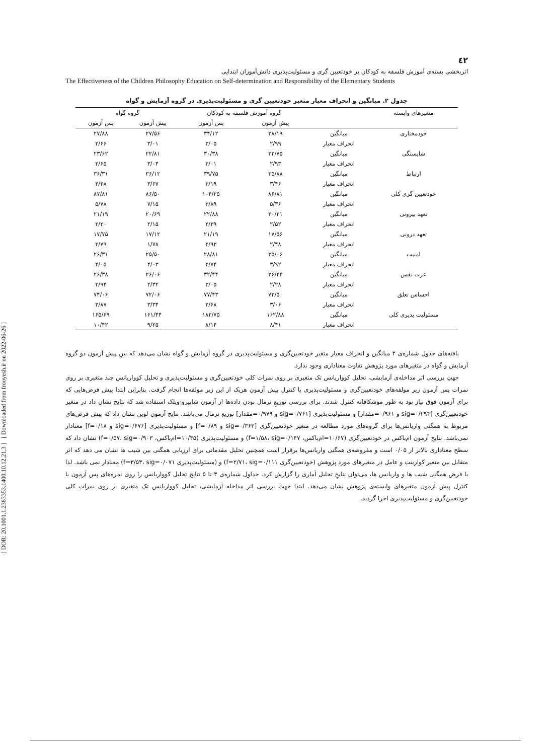[ DOR: 20.1001.1.2383353.1400.10.12.21.3 ] [ Downloaded from frooyesh.ir on 2022-06-26 ]
٤٢
اثربخشی بسته‌ی آموزش فلسفه به کودکان بر خودتعیین گری و مسئولیت‌پذیری دانش‌آموزان ابتدایی
The Effectiveness of the Children Philosophy Education on Self-determination and Responsibility of the Elementary Students
جدول ۲. میانگین و انحراف معیار متغیر خودتعیین گری و مسئولیت‌پذیری در گروه آزمایش و گواه
| متغیرهای وابسته | | گروه آموزش فلسفه به کودکان | | گروه گواه | |
| --- | --- | --- | --- | --- | --- |
| | | پیش آزمون | پس آزمون | پیش آزمون | پس آزمون |
| خودمختاری | میانگین | ۲۸/۱۹ | ۳۴/۱۲ | ۲۷/۵۶ | ۲۷/۸۸ |
| | انحراف معیار | ۲/۹۹ | ۳/۰۵ | ۳/۰۱ | ۲/۶۶ |
| شایستگی | میانگین | ۲۲/۷۵ | ۳۰/۳۸ | ۲۲/۸۱ | ۲۳/۶۲ |
| | انحراف معیار | ۲/۹۳ | ۳/۰۱ | ۳/۰۴ | ۲/۶۵ |
| ارتباط | میانگین | ۳۵/۸۸ | ۳۹/۷۵ | ۳۶/۱۲ | ۳۶/۳۱ |
| | انحراف معیار | ۳/۴۶ | ۳/۱۹ | ۳/۶۷ | ۳/۳۸ |
| خودتعیین گری کلی | میانگین | ۸۶/۸۱ | ۱۰۴/۲۵ | ۸۶/۵۰ | ۸۷/۸۱ |
| | انحراف معیار | ۵/۳۶ | ۳/۸۹ | ۷/۱۵ | ۵/۷۸ |
| تعهد بیرونی | میانگین | ۲۰/۳۱ | ۲۲/۸۸ | ۲۰/۶۹ | ۲۱/۱۹ |
| | انحراف معیار | ۲/۵۲ | ۲/۳۹ | ۲/۱۵ | ۲/۲۰ |
| تعهد درونی | میانگین | ۱۷/۵۶ | ۲۱/۱۹ | ۱۷/۱۲ | ۱۷/۷۵ |
| | انحراف معیار | ۲/۴۸ | ۲/۹۳ | ۱/۷۸ | ۲/۷۹ |
| امنیت | میانگین | ۲۵/۰۶ | ۲۸/۸۱ | ۲۵/۵۰ | ۲۶/۳۱ |
| | انحراف معیار | ۳/۹۲ | ۲/۷۴ | ۴/۰۳ | ۴/۰۵ |
| عزت نفس | میانگین | ۲۶/۴۴ | ۳۲/۴۴ | ۲۶/۰۶ | ۲۶/۳۸ |
| | انحراف معیار | ۲/۲۸ | ۳/۰۵ | ۲/۳۲ | ۲/۹۴ |
| احساس تعلق | میانگین | ۷۳/۵۰ | ۷۷/۴۳ | ۷۲/۰۶ | ۷۴/۰۶ |
| | انحراف معیار | ۳/۰۶ | ۲/۶۸ | ۳/۳۴ | ۳/۸۷ |
| مسئولیت پذیری کلی | میانگین | ۱۶۲/۸۸ | ۱۸۲/۷۵ | ۱۶۱/۴۴ | ۱۶۵/۶۹ |
| | انحراف معیار | ۸/۴۱ | ۸/۱۴ | ۹/۲۵ | ۱۰/۴۲ |
یافته‌های جدول شماره‌ی ۲ میانگین و انحراف معیار متغیر خودتعیین‌گری و مسئولیت‌پذیری در گروه آزمایش و گواه نشان می‌دهد که بینِ پیش آزمون دو گروه آزمایش و گواه در متغیرهای مورد پژوهش تفاوت معناداری وجود ندارد.
جهتِ بررسی اثر مداخله‌ی آزمایشی، تحلیل کوواریانس تک متغیری بر روی نمرات کلی خودتعیین‌گری و مسئولیت‌پذیری و تحلیل کوواریانس چند متغیری بر روی نمرات پس آزمون زیر مولفه‌های خودتعیین‌گری و مسئولیت‌پذیری با کنترل پیش آزمون هریک از این زیر مولفه‌ها انجام گرفت. بنابراین ابتدا پیش فرض‌هایی که برای آزمون فوق نیاز بود به طور موشکافانه کنترل شدند. برای بررسی توزیعِ نرمال بودن داده‌ها از آزمون شاپیرو-ویلک استفاده شد که نتایج نشان داد در متغیر خودتعیین‌گری [sig=۰/۲۹۴ و ۰/۹۶۱=مقدار] و مسئولیت‌پذیری [sig=۰/۷۶۱ و ۰/۹۷۹=مقدار] توزیع نرمال می‌باشد. نتایج آزمون لوین نشان داد که پیش فرض‌های مربوط به همگنی واریانس‌ها برای گروه‌های مورد مطالعه در متغیر خودتعیین‌گری [sig=۰/۳۶۳ و f=۰/۸۹] و مسئولیت‌پذیری [sig=۰/۶۷۶ و f=۰/۱۸] معنادار نمی‌باشد. نتایج آزمون ام‌باکس در خودتعیین‌گری (۱۰/۶۷=ام‌باکس، f=۱/۵۸، sig=۰/۱۴۷) و مسئولیت‌پذیری (۱۰/۳۵=ام‌باکس، f=۰/۵۷، sig=۰/۹۰۳) نشان داد که سطح معناداری بالاتر از ۰/۰۵ است و مفروضه‌ی همگنی واریانس‌ها برقرار است همچنین تحلیل مقدماتی برای ارزیابی همگنی بین شیب ها نشان می دهد که اثر متقابل بین متغیر کوارینت و عامل در متغیرهای مورد پژوهش (خودتعیین‌گری f=۲/۷۱، sig=۰/۱۱۱) و (مسئولیت‌پذیری f=۳/۵۳، sig=۰/۰۷۱) معنادار نمی باشد. لذا با فرض همگنی شیب ها و واریانس ها، می‌توان نتایجِ تحلیل آماری را گزارش کرد. جداول شماره‌ی ۳ تا ۵ نتایج تحلیل کوواریانس را روی نمره‌های پس آزمون با کنترل پیش آزمون متغیرهای وابسته‌ی پژوهش نشان می‌دهد. ابتدا جهت بررسی اثر مداخله آزمایشی، تحلیل کوواریانس تک متغیری بر روی نمرات کلی خودتعیین‌گری و مسئولیت‌پذیری اجرا گردید.